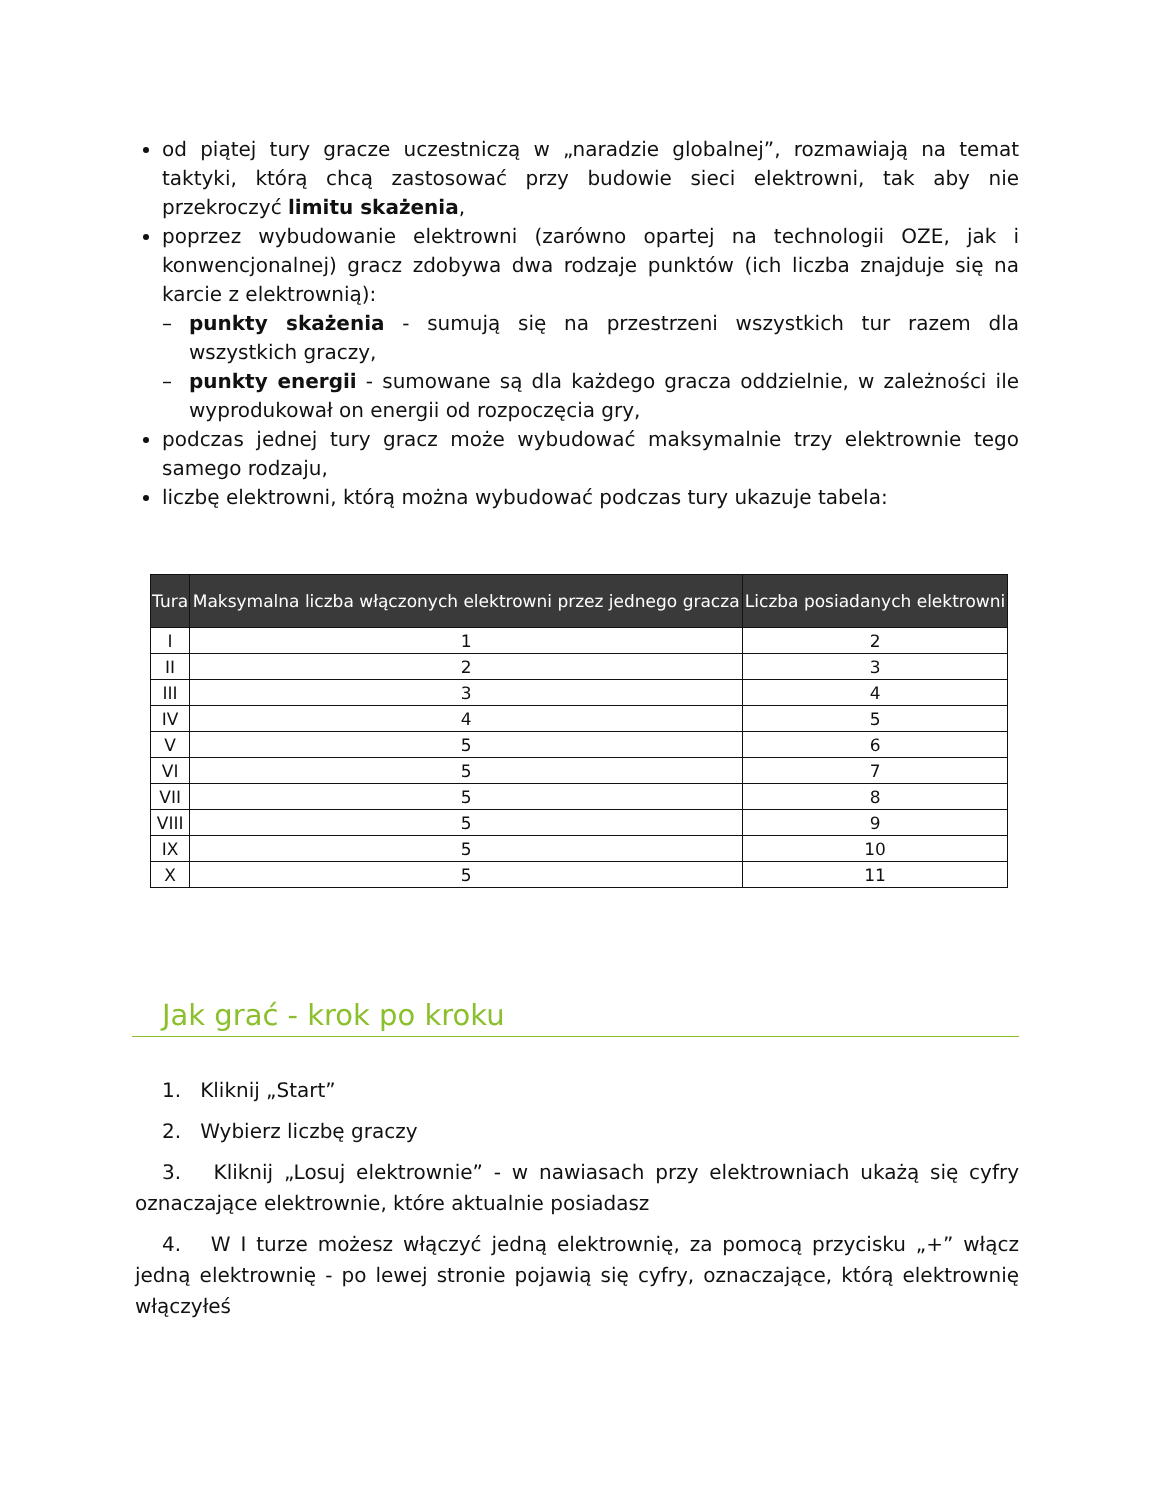od piątej tury gracze uczestniczą w „naradzie globalnej”, rozmawiają na temat taktyki, którą chcą zastosować przy budowie sieci elektrowni, tak aby nie przekroczyć limitu skażenia,
poprzez wybudowanie elektrowni (zarówno opartej na technologii OZE, jak i konwencjonalnej) gracz zdobywa dwa rodzaje punktów (ich liczba znajduje się na karcie z elektrownią):
– punkty skażenia - sumują się na przestrzeni wszystkich tur razem dla wszystkich graczy,
– punkty energii - sumowane są dla każdego gracza oddzielnie, w zależności ile wyprodukował on energii od rozpoczęcia gry,
podczas jednej tury gracz może wybudować maksymalnie trzy elektrownie tego samego rodzaju,
liczbę elektrowni, którą można wybudować podczas tury ukazuje tabela:
| Tura | Maksymalna liczba włączonych elektrowni przez jednego gracza | Liczba posiadanych elektrowni |
| --- | --- | --- |
| I | 1 | 2 |
| II | 2 | 3 |
| III | 3 | 4 |
| IV | 4 | 5 |
| V | 5 | 6 |
| VI | 5 | 7 |
| VII | 5 | 8 |
| VIII | 5 | 9 |
| IX | 5 | 10 |
| X | 5 | 11 |
Jak grać - krok po kroku
1. Kliknij „Start”
2. Wybierz liczbę graczy
3. Kliknij „Losuj elektrownie” - w nawiasach przy elektrowniach ukażą się cyfry oznaczające elektrownie, które aktualnie posiadasz
4. W I turze możesz włączyć jedną elektrownię, za pomocą przycisku „+” włącz jedną elektrownię - po lewej stronie pojawią się cyfry, oznaczające, którą elektrownię włączyłeś